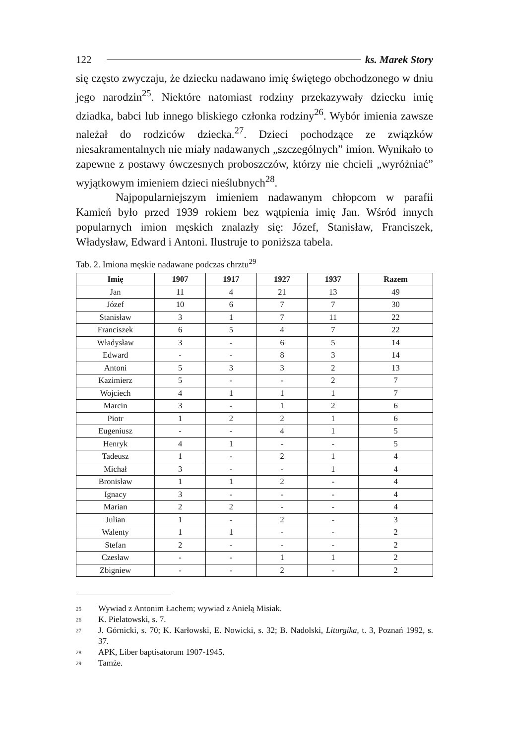122 ks. Marek Story
się często zwyczaju, że dziecku nadawano imię świętego obchodzonego w dniu jego narodzin<sup>25</sup>. Niektóre natomiast rodziny przekazywały dziecku imię dziadka, babci lub innego bliskiego członka rodziny<sup>26</sup>. Wybór imienia zawsze należał do rodziców dziecka.<sup>27</sup>. Dzieci pochodzące ze związków niesakramentalnych nie miały nadawanych „szczególnych” imion. Wynikało to zapewne z postawy ówczesnych proboszczów, którzy nie chcieli „wyróżniać” wyjątkowym imieniem dzieci nieślubnych<sup>28</sup>.
Najpopularniejszym imieniem nadawanym chłopcom w parafii Kamień było przed 1939 rokiem bez wątpienia imię Jan. Wśród innych popularnych imion męskich znalazły się: Józef, Stanisław, Franciszek, Władysław, Edward i Antoni. Ilustruje to poniższa tabela.
Tab. 2. Imiona męskie nadawane podczas chrztu<sup>29</sup>
| Imię | 1907 | 1917 | 1927 | 1937 | Razem |
| --- | --- | --- | --- | --- | --- |
| Jan | 11 | 4 | 21 | 13 | 49 |
| Józef | 10 | 6 | 7 | 7 | 30 |
| Stanisław | 3 | 1 | 7 | 11 | 22 |
| Franciszek | 6 | 5 | 4 | 7 | 22 |
| Władysław | 3 | - | 6 | 5 | 14 |
| Edward | - | - | 8 | 3 | 14 |
| Antoni | 5 | 3 | 3 | 2 | 13 |
| Kazimierz | 5 | - | - | 2 | 7 |
| Wojciech | 4 | 1 | 1 | 1 | 7 |
| Marcin | 3 | - | 1 | 2 | 6 |
| Piotr | 1 | 2 | 2 | 1 | 6 |
| Eugeniusz | - | - | 4 | 1 | 5 |
| Henryk | 4 | 1 | - | - | 5 |
| Tadeusz | 1 | - | 2 | 1 | 4 |
| Michał | 3 | - | - | 1 | 4 |
| Bronisław | 1 | 1 | 2 | - | 4 |
| Ignacy | 3 | - | - | - | 4 |
| Marian | 2 | 2 | - | - | 4 |
| Julian | 1 | - | 2 | - | 3 |
| Walenty | 1 | 1 | - | - | 2 |
| Stefan | 2 | - | - | - | 2 |
| Czesław | - | - | 1 | 1 | 2 |
| Zbigniew | - | - | 2 | - | 2 |
25
Wywiad z Antonim Łachem; wywiad z Anielą Misiak.
26
K. Pielatowski, s. 7.
27
J. Górnicki, s. 70; K. Karłowski, E. Nowicki, s. 32; B. Nadolski, Liturgika, t. 3, Poznań 1992, s. 37.
28
APK, Liber baptisatorum 1907-1945.
29
Tamże.